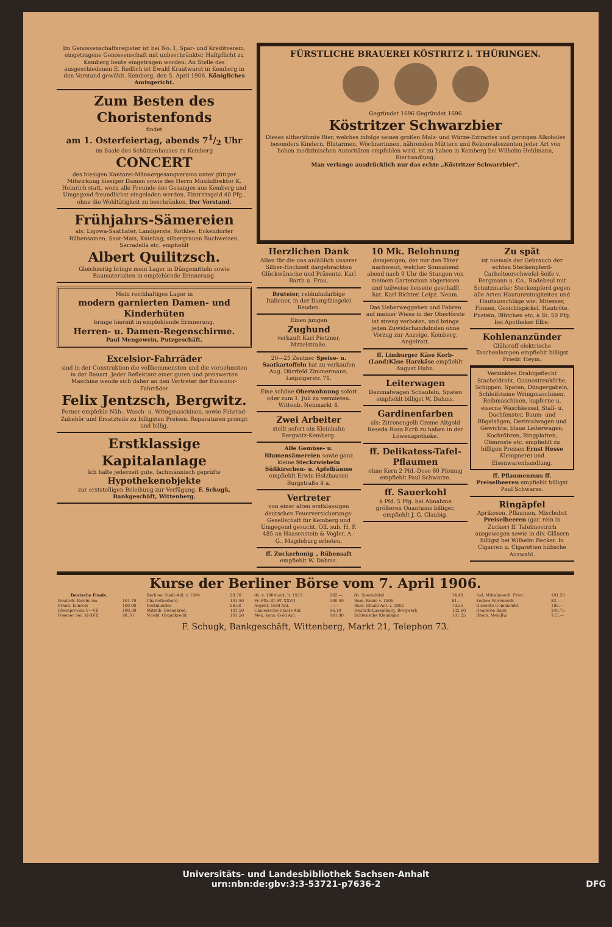Im Genossenschaftsregister ist bei No. 1, Spar- und Kreditverein, eingetragene Genossenschaft mit unbeschränkter Haftpflicht zu Kemberg heute eingetragen worden: An Stelle des ausgeschiedenen E. Redlich ist Ewald Krautwurst in Kemberg in den Vorstand gewählt. Kemberg, den 5. April 1906. Königliches Amtsgericht.
Zum Besten des Choristenfonds
findet
am 1. Osterfeiertag, abends 71/2 Uhr
im Saale des Schützenhauses zu Kemberg
CONCERT
des hiesigen Kantorei-Männergesangvereins unter gütiger Mitwirkung hiesiger Damen sowie des Herrn Musikdirektor K. Heinrich statt, wozu alle Freunde des Gesanges aus Kemberg und Umgegend freundlichst eingeladen werden. Eintrittsgeld 40 Pfg., ohne die Wohltätigkeit zu beschränken. Der Vorstand.
Frühjahrs-Sämereien
als: Ligowa-Saathafer, Landgerste, Rotklee, Eckendorfer Rübensamen, Saat-Mais, Knieling, silbergrauen Buchweizen, Serradella etc. empfiehlt
Albert Quilitzsch.
Gleichzeitig bringe mein Lager in Düngemitteln sowie Baumaterialien in empfehlende Erinnerung.
Mein reichhaltiges Lager in
modern garnierten Damen- und Kinderhüten
bringe hiermit in empfehlende Erinnerung.
Herren- u. Damen-Regenschirme.
Paul Mengewein, Putzgeschäft.
Excelsior-Fahrräder
sind in der Construktion die vollkommensten und die vornehmsten in der Bauart. Jeder Reflektant einer guten und preiswerten Maschine wende sich daher an den Vertreter der Excelsior-Fahrräder
Felix Jentzsch, Bergwitz.
Ferner empfehle Näh-, Wasch- u. Wringmaschinen, sowie Fahrrad-Zubehör und Ersatzteile zu billigsten Preisen. Reparaturen prompt und billig.
Erstklassige Kapitalanlage
Ich halte jederzeit gute, fachmännisch geprüfte
Hypothekenobjekte
zur erststelligen Beleihung zur Verfügung. F. Schugk, Bankgeschäft, Wittenberg.
FÜRSTLICHE BRAUEREI KÖSTRITZ i. THÜRINGEN.
Gegründet 1696 Gegründet 1696
Köstritzer Schwarzbier
Dieses altberühmte Bier, welches infolge seines großen Malz- und Würze-Extractes und geringen Alkoholes besonders Kindern, Blutarmen, Wöchnerinnen, nährenden Müttern und Rekonvaleszenten jeder Art von hohen medizinischen Autoritäten empfohlen wird, ist zu haben in Kemberg bei Wilhelm Hehlmann, Bierhandlung.
Man verlange ausdrücklich nur das echte „Köstritzer Schwarzbier".
Herzlichen Dank
Allen für die uns anläßlich unserer Silber-Hochzeit dargebrachten Glückwünsche und Präsente. Karl Barth u. Frau.
Bruteier, rebhuhnfarbige Italiener, in der Dampfziegelei Reuden.
Einen jungen
Zughund
verkauft Karl Pietzner, Mittelstraße.
20—25 Zentner Speise- u. Saatkartoffeln hat zu verkaufen Aug. Dürrfeld Zimmermann, Leipzigerstr. 71.
Eine schöne Oberwohnung sofort oder zum 1. Juli zu vermieten. Wittenb. Neumarkt 4.
Zwei Arbeiter
stellt sofort ein Kleinbahn Bergwitz-Kemberg.
Alle Gemüse- u. Blumensämereien sowie ganz kleine Steckzwiebeln Süßkirschen- u. Apfelbäume empfiehlt Erwin Holzhausen Burgstraße 4 a.
Vertreter
von einer alten erstklassigen deutschen Feuerversicherungs-Gesellschaft für Kemberg und Umgegend gesucht. Off. sub. H. F. 485 an Haasenstein & Vogler, A.-G., Magdeburg erbeten.
ff. Zuckerhonig „ Rübensaft empfiehlt W. Dahms.
10 Mk. Belohnung
demjenigen, der mir den Täter nachweist, welcher Sonnabend abend nach 9 Uhr die Stangen von meinem Gartenzaun abgerissen und teilweise beiseite geschafft hat. Karl Richter, Leipz. Neum.
Das Ueberweggehen und Fahren auf meiner Wiese in der Oberförste ist streng verboten, und bringe jeden Zuwiderhandelnden ohne Vorzug zur Anzeige. Kemberg. Angelrott.
ff. Limburger Käse Korb-(Land)Käse Harzkäse empfiehlt August Huhn.
Leiterwagen
Dezimalwagen Schaufeln, Spaten empfiehlt billigst W. Dahms.
Gardinenfarben
als: Zitronengelb Creme Altgold Reseda Rosa Ecrü zu haben in der Löwenapotheke.
ff. Delikatess-Tafel-Pflaumen
ohne Kern 2 Pfd.-Dose 60 Pfennig empfiehlt Paul Schwarze.
ff. Sauerkohl
à Pfd. 5 Pfg. bei Abnahme größeren Quantums billiger, empfiehlt J. G. Glaubig.
Zu spät
ist niemals der Gebrauch der echten Steckenpferd-Carbolteerschwefel-Seife v. Bergmann u. Co., Radebeul mit Schutzmarke: Steckenpferd gegen alle Arten Hautunreinigkeiten und Hautausschläge wie: Mitesser, Finnen, Gesichtspickel, Hautröte, Pusteln, Blütchen etc. à St. 50 Pfg. bei Apotheker Elbe.
Kohlenanzünder
Glühstoff elektrische Taschenlampen empfiehlt billigst Friedr. Heym.
Verzinktes Drahtgeflecht Stacheldraht, Guanostreukörbe, Schippen, Spaten, Düngergabeln, Schleifsteine Wringmaschinen, Reibmaschinen, kupferne u. eiserne Waschkessel, Stall- u. Dachfenster, Baum- und Bügelsägen, Dezimalwagen und Gewichte, blaue Leiterwagen, Kochröhren, Ringplatten, Ofenroste etc. empfiehlt zu billigen Preisen Ernst Hesse Klempnerei und Eisenwarenhandlung.
ff. Pflaumenmus ff. Preiselbeeren empfiehlt billigst Paul Schwarze.
Ringäpfel
Aprikosen, Pflaumen, Mischobst Preiselbeeren (gar. rein in Zucker) ff. Tafelmostrich ausgewogen sowie in div. Gläsern billigst bei Wilhelm Becker. In Cigarren u. Cigaretten hübsche Auswahl.
Kurse der Berliner Börse vom 7. April 1906.
| Deutsche Fonds. | | Berliner Stadt-Anl. v. 1904 | 99.70 | do. v. 1904 unk. b. 1913 | 102.— | do. Spezialtitel | 14.40 | Ital. Mittelmeerb. Prior. | 101.50 |
| Deutsch. Reichs-An. | 101.70 | Charlottenburg | 101.50 | Pr.-Pfb.-Bf.-Pf. XXVII | 100.40 | Rum. Rente v. 1905 | 91.— | Koslow-Woronesch | 83.— |
| Preuß. Konsols | 100.90 | Dortmunder | 98.50 | Argent. Gold Anl. | —.— | Russ. Staats-Anl. v. 1902 | 79.25 | Diskonto Commandit | 189.— |
| Rheinprovinz V—VII | 100.30 | Mittelb. Bodenkred. | 101.50 | Chinesische Staats Anl. | 96.10 | Deutsch-Luxemburg. Bergwerk | 102.60 | Deutsche Bank | 240.75 |
| Posener Ser. XI-XVII | 98.70 | Nordd. Grundkredit | 101.50 | Mex. kons. Gold Anl. | 101.90 | Schlesische Kleinbahn | 101.25 | Rhein. Metallw. | 115.— |
F. Schugk, Bankgeschäft, Wittenberg, Markt 21, Telephon 73.
Universitäts- und Landesbibliothek Sachsen-Anhalt
urn:nbn:de:gbv:3:3-53721-p7636-2 DFG